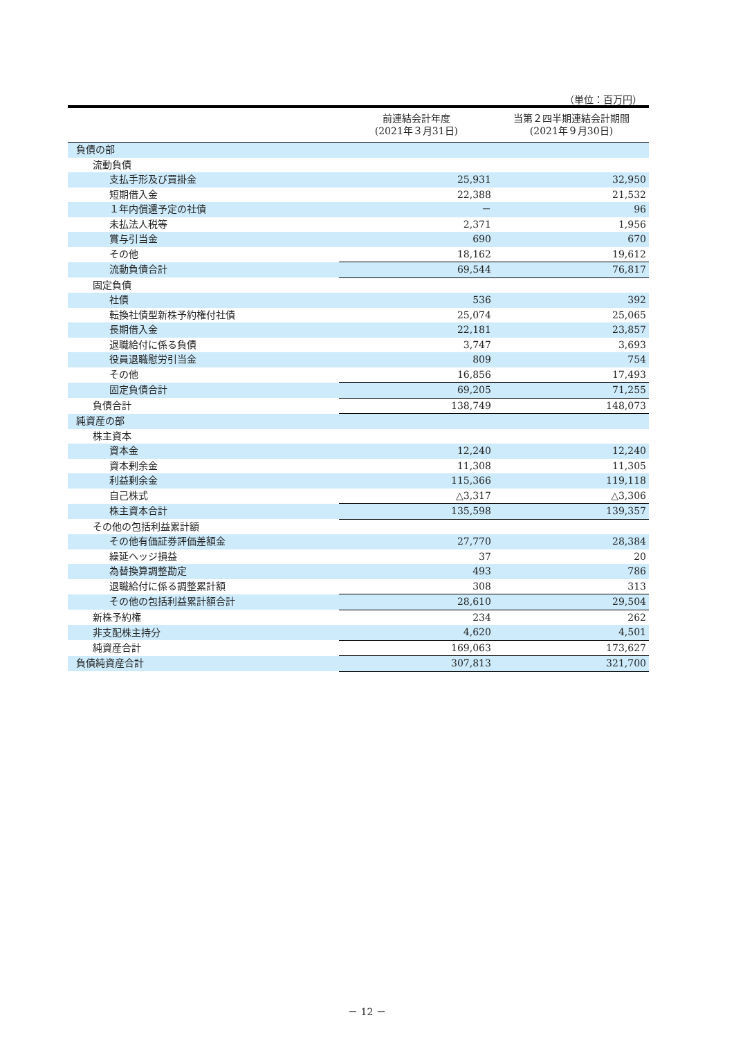（単位：百万円）
| | 前連結会計年度 (2021年３月31日) | 当第２四半期連結会計期間 (2021年９月30日) |
| --- | --- | --- |
| 負債の部 | | |
| 流動負債 | | |
| 支払手形及び買掛金 | 25,931 | 32,950 |
| 短期借入金 | 22,388 | 21,532 |
| １年内償還予定の社債 | － | 96 |
| 未払法人税等 | 2,371 | 1,956 |
| 賞与引当金 | 690 | 670 |
| その他 | 18,162 | 19,612 |
| 流動負債合計 | 69,544 | 76,817 |
| 固定負債 | | |
| 社債 | 536 | 392 |
| 転換社債型新株予約権付社債 | 25,074 | 25,065 |
| 長期借入金 | 22,181 | 23,857 |
| 退職給付に係る負債 | 3,747 | 3,693 |
| 役員退職慰労引当金 | 809 | 754 |
| その他 | 16,856 | 17,493 |
| 固定負債合計 | 69,205 | 71,255 |
| 負債合計 | 138,749 | 148,073 |
| 純資産の部 | | |
| 株主資本 | | |
| 資本金 | 12,240 | 12,240 |
| 資本剰余金 | 11,308 | 11,305 |
| 利益剰余金 | 115,366 | 119,118 |
| 自己株式 | △3,317 | △3,306 |
| 株主資本合計 | 135,598 | 139,357 |
| その他の包括利益累計額 | | |
| その他有価証券評価差額金 | 27,770 | 28,384 |
| 繰延ヘッジ損益 | 37 | 20 |
| 為替換算調整勘定 | 493 | 786 |
| 退職給付に係る調整累計額 | 308 | 313 |
| その他の包括利益累計額合計 | 28,610 | 29,504 |
| 新株予約権 | 234 | 262 |
| 非支配株主持分 | 4,620 | 4,501 |
| 純資産合計 | 169,063 | 173,627 |
| 負債純資産合計 | 307,813 | 321,700 |
－ 12 －